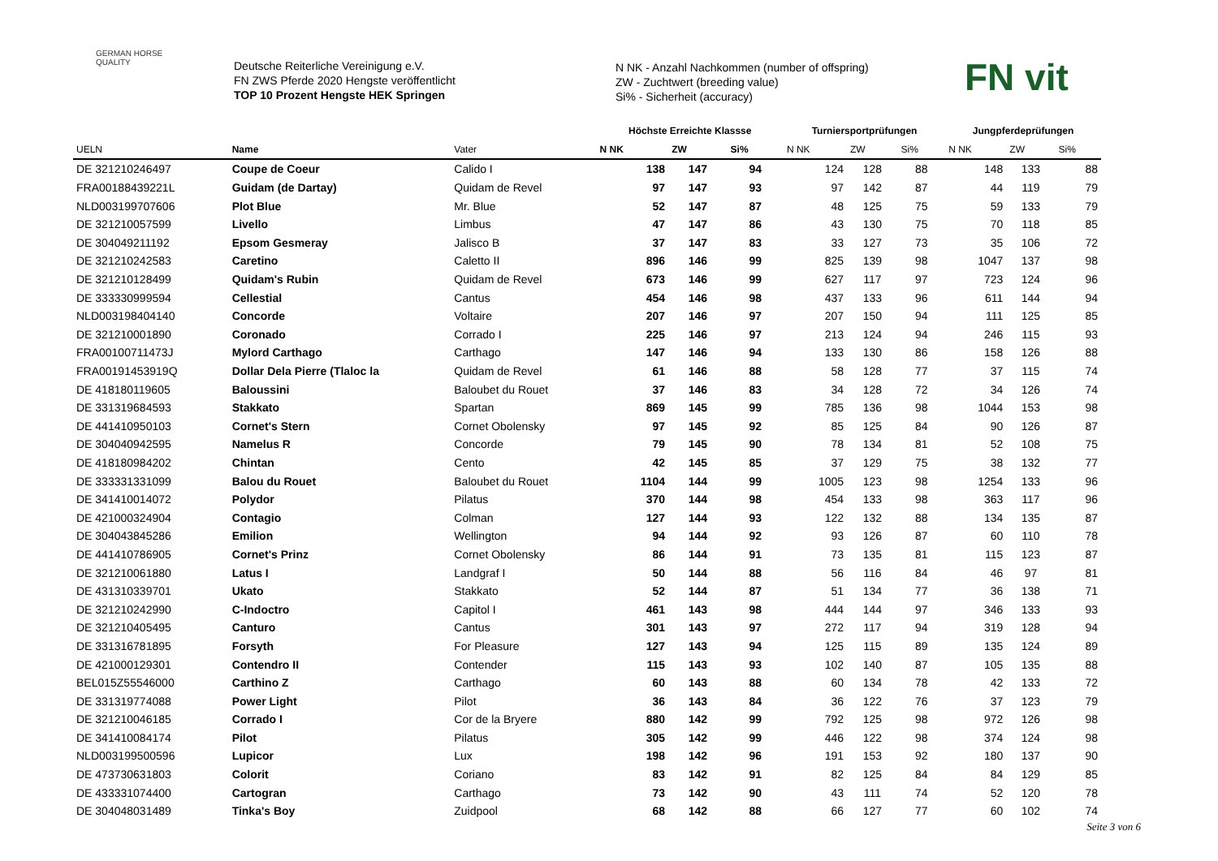GERMAN HORSE
QUALITY
Deutsche Reiterliche Vereinigung e.V.
FN ZWS Pferde 2020 Hengste veröffentlicht
TOP 10 Prozent Hengste HEK Springen
N NK - Anzahl Nachkommen (number of offspring)
ZW - Zuchtwert (breeding value)
Si% - Sicherheit (accuracy)
FN vit
| | | | Höchste Erreichte Klassse | | | Turniersportprüfungen | | | Jungpferdeprüfungen | | |
| --- | --- | --- | --- | --- | --- | --- | --- | --- | --- | --- | --- |
| UELN | Name | Vater | N NK | ZW | Si% | N NK | ZW | Si% | N NK | ZW | Si% |
| DE 321210246497 | Coupe de Coeur | Calido I | 138 | 147 | 94 | 124 | 128 | 88 | 148 | 133 | 88 |
| FRA00188439221L | Guidam (de Dartay) | Quidam de Revel | 97 | 147 | 93 | 97 | 142 | 87 | 44 | 119 | 79 |
| NLD003199707606 | Plot Blue | Mr. Blue | 52 | 147 | 87 | 48 | 125 | 75 | 59 | 133 | 79 |
| DE 321210057599 | Livello | Limbus | 47 | 147 | 86 | 43 | 130 | 75 | 70 | 118 | 85 |
| DE 304049211192 | Epsom Gesmeray | Jalisco B | 37 | 147 | 83 | 33 | 127 | 73 | 35 | 106 | 72 |
| DE 321210242583 | Caretino | Caletto II | 896 | 146 | 99 | 825 | 139 | 98 | 1047 | 137 | 98 |
| DE 321210128499 | Quidam's Rubin | Quidam de Revel | 673 | 146 | 99 | 627 | 117 | 97 | 723 | 124 | 96 |
| DE 333330999594 | Cellestial | Cantus | 454 | 146 | 98 | 437 | 133 | 96 | 611 | 144 | 94 |
| NLD003198404140 | Concorde | Voltaire | 207 | 146 | 97 | 207 | 150 | 94 | 111 | 125 | 85 |
| DE 321210001890 | Coronado | Corrado I | 225 | 146 | 97 | 213 | 124 | 94 | 246 | 115 | 93 |
| FRA00100711473J | Mylord Carthago | Carthago | 147 | 146 | 94 | 133 | 130 | 86 | 158 | 126 | 88 |
| FRA00191453919Q | Dollar Dela Pierre (Tlaloc la | Quidam de Revel | 61 | 146 | 88 | 58 | 128 | 77 | 37 | 115 | 74 |
| DE 418180119605 | Baloussini | Baloubet du Rouet | 37 | 146 | 83 | 34 | 128 | 72 | 34 | 126 | 74 |
| DE 331319684593 | Stakkato | Spartan | 869 | 145 | 99 | 785 | 136 | 98 | 1044 | 153 | 98 |
| DE 441410950103 | Cornet's Stern | Cornet Obolensky | 97 | 145 | 92 | 85 | 125 | 84 | 90 | 126 | 87 |
| DE 304040942595 | Namelus R | Concorde | 79 | 145 | 90 | 78 | 134 | 81 | 52 | 108 | 75 |
| DE 418180984202 | Chintan | Cento | 42 | 145 | 85 | 37 | 129 | 75 | 38 | 132 | 77 |
| DE 333331331099 | Balou du Rouet | Baloubet du Rouet | 1104 | 144 | 99 | 1005 | 123 | 98 | 1254 | 133 | 96 |
| DE 341410014072 | Polydor | Pilatus | 370 | 144 | 98 | 454 | 133 | 98 | 363 | 117 | 96 |
| DE 421000324904 | Contagio | Colman | 127 | 144 | 93 | 122 | 132 | 88 | 134 | 135 | 87 |
| DE 304043845286 | Emilion | Wellington | 94 | 144 | 92 | 93 | 126 | 87 | 60 | 110 | 78 |
| DE 441410786905 | Cornet's Prinz | Cornet Obolensky | 86 | 144 | 91 | 73 | 135 | 81 | 115 | 123 | 87 |
| DE 321210061880 | Latus I | Landgraf I | 50 | 144 | 88 | 56 | 116 | 84 | 46 | 97 | 81 |
| DE 431310339701 | Ukato | Stakkato | 52 | 144 | 87 | 51 | 134 | 77 | 36 | 138 | 71 |
| DE 321210242990 | C-Indoctro | Capitol I | 461 | 143 | 98 | 444 | 144 | 97 | 346 | 133 | 93 |
| DE 321210405495 | Canturo | Cantus | 301 | 143 | 97 | 272 | 117 | 94 | 319 | 128 | 94 |
| DE 331316781895 | Forsyth | For Pleasure | 127 | 143 | 94 | 125 | 115 | 89 | 135 | 124 | 89 |
| DE 421000129301 | Contendro II | Contender | 115 | 143 | 93 | 102 | 140 | 87 | 105 | 135 | 88 |
| BEL015Z55546000 | Carthino Z | Carthago | 60 | 143 | 88 | 60 | 134 | 78 | 42 | 133 | 72 |
| DE 331319774088 | Power Light | Pilot | 36 | 143 | 84 | 36 | 122 | 76 | 37 | 123 | 79 |
| DE 321210046185 | Corrado I | Cor de la Bryere | 880 | 142 | 99 | 792 | 125 | 98 | 972 | 126 | 98 |
| DE 341410084174 | Pilot | Pilatus | 305 | 142 | 99 | 446 | 122 | 98 | 374 | 124 | 98 |
| NLD003199500596 | Lupicor | Lux | 198 | 142 | 96 | 191 | 153 | 92 | 180 | 137 | 90 |
| DE 473730631803 | Colorit | Coriano | 83 | 142 | 91 | 82 | 125 | 84 | 84 | 129 | 85 |
| DE 433331074400 | Cartogran | Carthago | 73 | 142 | 90 | 43 | 111 | 74 | 52 | 120 | 78 |
| DE 304048031489 | Tinka's Boy | Zuidpool | 68 | 142 | 88 | 66 | 127 | 77 | 60 | 102 | 74 |
Seite 3 von 6